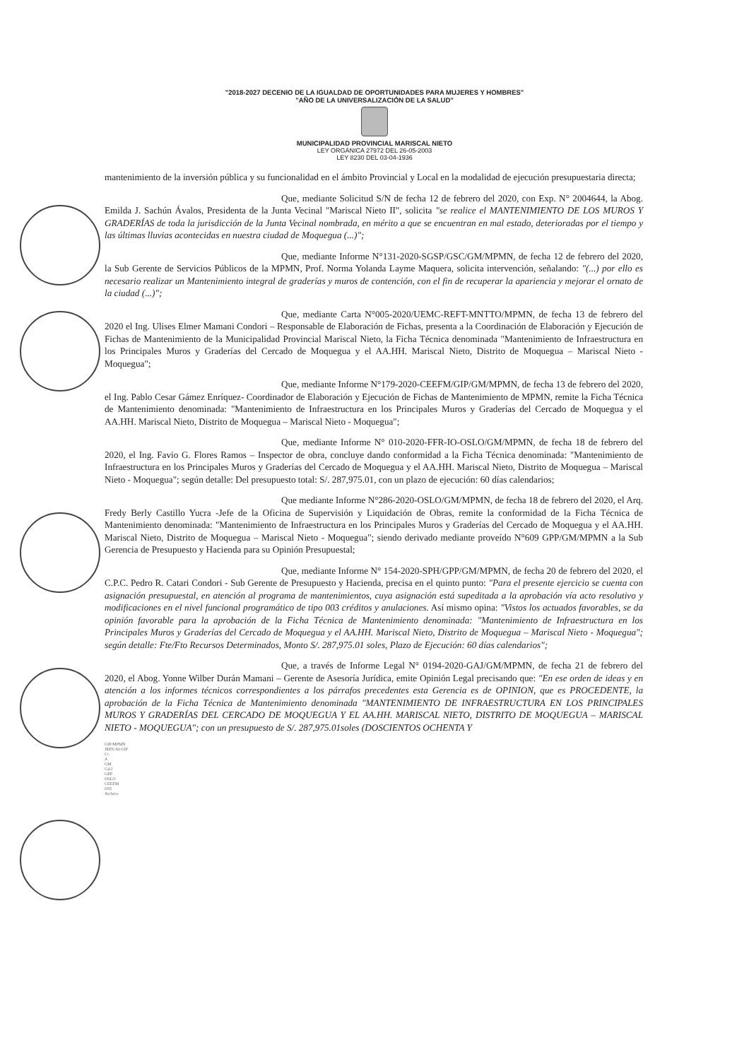"2018-2027 DECENIO DE LA IGUALDAD DE OPORTUNIDADES PARA MUJERES Y HOMBRES"
"AÑO DE LA UNIVERSALIZACIÓN DE LA SALUD"
MUNICIPALIDAD PROVINCIAL MARISCAL NIETO
LEY ORGÁNICA 27972 DEL 26-05-2003
LEY 8230 DEL 03-04-1936
mantenimiento de la inversión pública y su funcionalidad en el ámbito Provincial y Local en la modalidad de ejecución presupuestaria directa;
Que, mediante Solicitud S/N de fecha 12 de febrero del 2020, con Exp. N° 2004644, la Abog. Emilda J. Sachún Ávalos, Presidenta de la Junta Vecinal "Mariscal Nieto II", solicita "se realice el MANTENIMIENTO DE LOS MUROS Y GRADERÍAS de toda la jurisdicción de la Junta Vecinal nombrada, en mérito a que se encuentran en mal estado, deterioradas por el tiempo y las últimas lluvias acontecidas en nuestra ciudad de Moquegua (...)";
Que, mediante Informe N°131-2020-SGSP/GSC/GM/MPMN, de fecha 12 de febrero del 2020, la Sub Gerente de Servicios Públicos de la MPMN, Prof. Norma Yolanda Layme Maquera, solicita intervención, señalando: "(...) por ello es necesario realizar un Mantenimiento integral de graderías y muros de contención, con el fin de recuperar la apariencia y mejorar el ornato de la ciudad (...)";
Que, mediante Carta N°005-2020/UEMC-REFT-MNTTO/MPMN, de fecha 13 de febrero del 2020 el Ing. Ulises Elmer Mamani Condori – Responsable de Elaboración de Fichas, presenta a la Coordinación de Elaboración y Ejecución de Fichas de Mantenimiento de la Municipalidad Provincial Mariscal Nieto, la Ficha Técnica denominada "Mantenimiento de Infraestructura en los Principales Muros y Graderías del Cercado de Moquegua y el AA.HH. Mariscal Nieto, Distrito de Moquegua – Mariscal Nieto - Moquegua";
Que, mediante Informe N°179-2020-CEEFM/GIP/GM/MPMN, de fecha 13 de febrero del 2020, el Ing. Pablo Cesar Gámez Enríquez- Coordinador de Elaboración y Ejecución de Fichas de Mantenimiento de MPMN, remite la Ficha Técnica de Mantenimiento denominada: "Mantenimiento de Infraestructura en los Principales Muros y Graderías del Cercado de Moquegua y el AA.HH. Mariscal Nieto, Distrito de Moquegua – Mariscal Nieto - Moquegua";
Que, mediante Informe N° 010-2020-FFR-IO-OSLO/GM/MPMN, de fecha 18 de febrero del 2020, el Ing. Favio G. Flores Ramos – Inspector de obra, concluye dando conformidad a la Ficha Técnica denominada: "Mantenimiento de Infraestructura en los Principales Muros y Graderías del Cercado de Moquegua y el AA.HH. Mariscal Nieto, Distrito de Moquegua – Mariscal Nieto - Moquegua"; según detalle: Del presupuesto total: S/. 287,975.01, con un plazo de ejecución: 60 días calendarios;
Que mediante Informe N°286-2020-OSLO/GM/MPMN, de fecha 18 de febrero del 2020, el Arq. Fredy Berly Castillo Yucra -Jefe de la Oficina de Supervisión y Liquidación de Obras, remite la conformidad de la Ficha Técnica de Mantenimiento denominada: "Mantenimiento de Infraestructura en los Principales Muros y Graderías del Cercado de Moquegua y el AA.HH. Mariscal Nieto, Distrito de Moquegua – Mariscal Nieto - Moquegua"; siendo derivado mediante proveído N°609 GPP/GM/MPMN a la Sub Gerencia de Presupuesto y Hacienda para su Opinión Presupuestal;
Que, mediante Informe N° 154-2020-SPH/GPP/GM/MPMN, de fecha 20 de febrero del 2020, el C.P.C. Pedro R. Catari Condori - Sub Gerente de Presupuesto y Hacienda, precisa en el quinto punto: "Para el presente ejercicio se cuenta con asignación presupuestal, en atención al programa de mantenimientos, cuya asignación está supeditada a la aprobación vía acto resolutivo y modificaciones en el nivel funcional programático de tipo 003 créditos y anulaciones. Así mismo opina: "Vistos los actuados favorables, se da opinión favorable para la aprobación de la Ficha Técnica de Mantenimiento denominada: "Mantenimiento de Infraestructura en los Principales Muros y Graderías del Cercado de Moquegua y el AA.HH. Mariscal Nieto, Distrito de Moquegua – Mariscal Nieto - Moquegua"; según detalle: Fte/Fto Recursos Determinados, Monto S/. 287,975.01 soles, Plazo de Ejecución: 60 días calendarios";
Que, a través de Informe Legal N° 0194-2020-GAJ/GM/MPMN, de fecha 21 de febrero del 2020, el Abog. Yonne Wilber Durán Mamani – Gerente de Asesoría Jurídica, emite Opinión Legal precisando que: "En ese orden de ideas y en atención a los informes técnicos correspondientes a los párrafos precedentes esta Gerencia es de OPINION, que es PROCEDENTE, la aprobación de la Ficha Técnica de Mantenimiento denominada "MANTENIMIENTO DE INFRAESTRUCTURA EN LOS PRINCIPALES MUROS Y GRADERÍAS DEL CERCADO DE MOQUEGUA Y EL AA.HH. MARISCAL NIETO, DISTRITO DE MOQUEGUA – MARISCAL NIETO - MOQUEGUA"; con un presupuesto de S/. 287,975.01soles (DOSCIENTOS OCHENTA Y
GIP/MPMN
JRFE/AI-GIP
Cc.
A
GM
GAJ
GPP
OSLO
CEEFM
OTI
Archivo